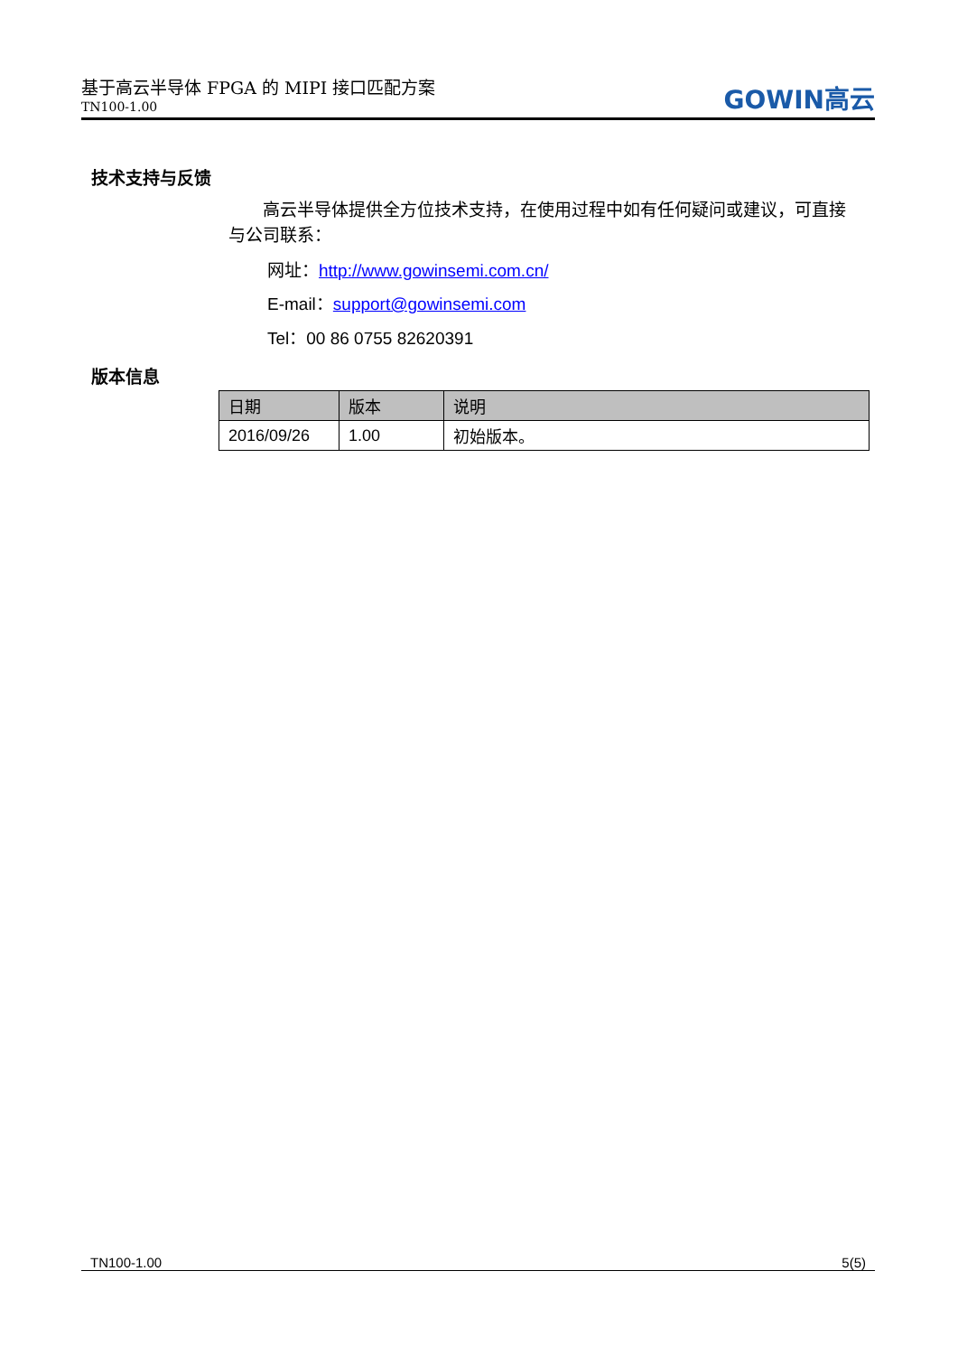基于高云半导体 FPGA 的 MIPI 接口匹配方案
TN100-1.00
GOWIN高云
技术支持与反馈
　　高云半导体提供全方位技术支持，在使用过程中如有任何疑问或建议，可直接与公司联系：
网址：http://www.gowinsemi.com.cn/
E-mail：support@gowinsemi.com
Tel：00 86 0755 82620391
版本信息
| 日期 | 版本 | 说明 |
| --- | --- | --- |
| 2016/09/26 | 1.00 | 初始版本。 |
TN100-1.00 5(5)